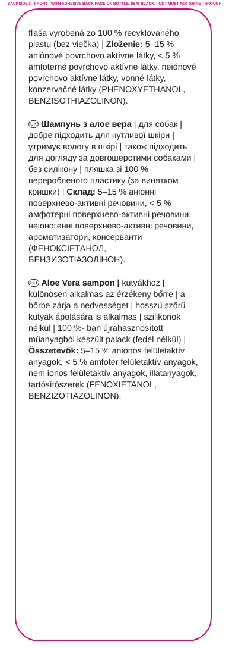BACKSIDE 3 - FRONT - WITH ADHESIVE BACK PAGE ON BOTTLE, 85 % BLACK, FONT MUST NOT SHINE THROUGH
fľaša vyrobená zo 100 % recyklovaného plastu (bez viečka) | Zloženie: 5–15 % aniónové povrchovo aktívne látky, < 5 % amfoterné povrchovo aktívne látky, neiónové povrchovo aktívne látky, vonné látky, konzervačné látky (PHENOXY­ETHANOL, BENZISOTHIAZOLINON).
UK Шампунь з алое вера | для собак | добре підходить для чутливої шкіри | утримує вологу в шкірі | також підходить для догляду за довгошерстими собаками | без силікону | пляшка зі 100 % переробленого пластику (за винятком кришки) | Склад: 5–15 % аніонні поверхнево-активні речовини, < 5 % амфотерні поверхнево-активні речовини, неіоногенні поверхнево-активні речовини, ароматизатори, консерванти (ФЕНОКСІЕТАНОЛ, БЕНЗИЗОТІАЗОЛІНОН).
HU Aloe Vera sampon | kutyákhoz | különösen alkalmas az érzékeny bőrre | a bőrbe zárja a nedvességet | hosszú szőrű kutyák ápolására is alkalmas | szilikonok nélkül | 100 %- ban újrahasznosított műanyagból készült palack (fedél nélkül) | Összetevők: 5–15 % anionos felületaktív anyagok, < 5 % amfoter felületaktív anyagok, nem ionos felületaktív anyagok, illatanyagok, tartósítószerek (FENOXIETANOL, BENZIZOTIAZOLINON).